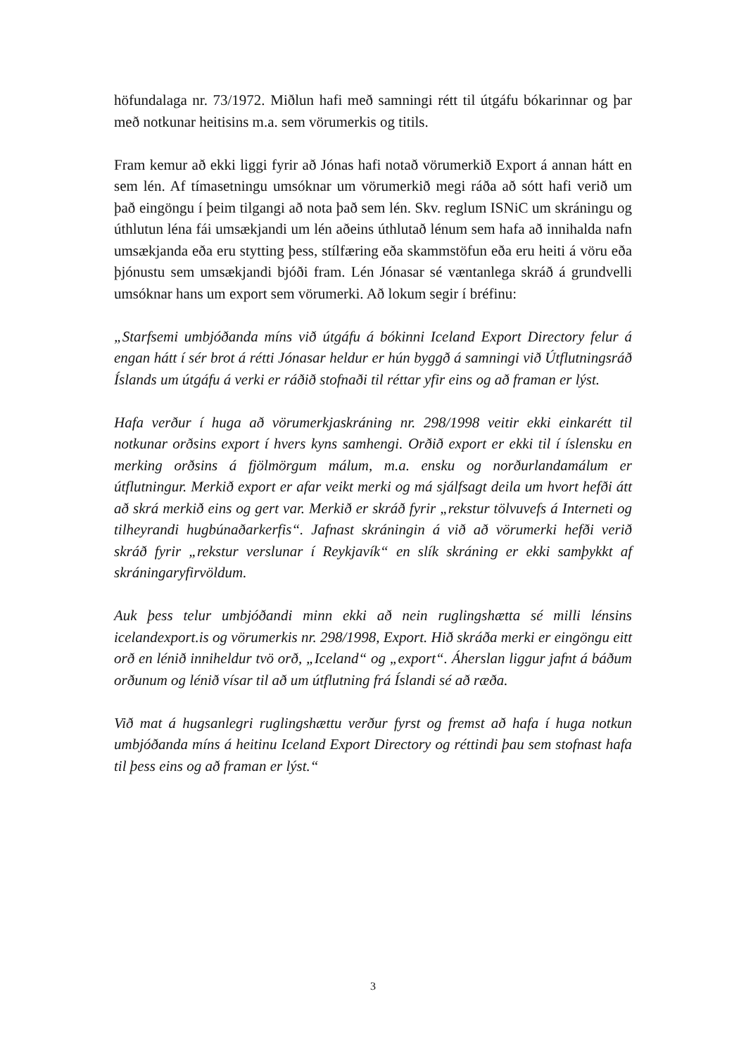höfundalaga nr. 73/1972. Miðlun hafi með samningi rétt til útgáfu bókarinnar og þar með notkunar heitisins m.a. sem vörumerkis og titils.
Fram kemur að ekki liggi fyrir að Jónas hafi notað vörumerkið Export á annan hátt en sem lén. Af tímasetningu umsóknar um vörumerkið megi ráða að sótt hafi verið um það eingöngu í þeim tilgangi að nota það sem lén. Skv. reglum ISNiC um skráningu og úthlutun léna fái umsækjandi um lén aðeins úthlutað lénum sem hafa að innihalda nafn umsækjanda eða eru stytting þess, stílfæring eða skammstöfun eða eru heiti á vöru eða þjónustu sem umsækjandi bjóði fram. Lén Jónasar sé væntanlega skráð á grundvelli umsóknar hans um export sem vörumerki. Að lokum segir í bréfinu:
„Starfsemi umbjóðanda míns við útgáfu á bókinni Iceland Export Directory felur á engan hátt í sér brot á rétti Jónasar heldur er hún byggð á samningi við Útflutningsráð Íslands um útgáfu á verki er ráðið stofnaði til réttar yfir eins og að framan er lýst.
Hafa verður í huga að vörumerkjaskráning nr. 298/1998 veitir ekki einkarétt til notkunar orðsins export í hvers kyns samhengi. Orðið export er ekki til í íslensku en merking orðsins á fjölmörgum málum, m.a. ensku og norðurlandamálum er útflutningur. Merkið export er afar veikt merki og má sjálfsagt deila um hvort hefði átt að skrá merkið eins og gert var. Merkið er skráð fyrir „rekstur tölvuvefs á Interneti og tilheyrandi hugbúnaðarkerfis“. Jafnast skráningin á við að vörumerki hefði verið skráð fyrir „rekstur verslunar í Reykjavík“ en slík skráning er ekki samþykkt af skráningaryfirvöldum.
Auk þess telur umbjóðandi minn ekki að nein ruglingshætta sé milli lénsins icelandexport.is og vörumerkis nr. 298/1998, Export. Hið skráða merki er eingöngu eitt orð en lénið inniheldur tvö orð, „Iceland“ og „export“. Áherslan liggur jafnt á báðum orðunum og lénið vísar til að um útflutning frá Íslandi sé að ræða.
Við mat á hugsanlegri ruglingshættu verður fyrst og fremst að hafa í huga notkun umbjóðanda míns á heitinu Iceland Export Directory og réttindi þau sem stofnast hafa til þess eins og að framan er lýst.“
3